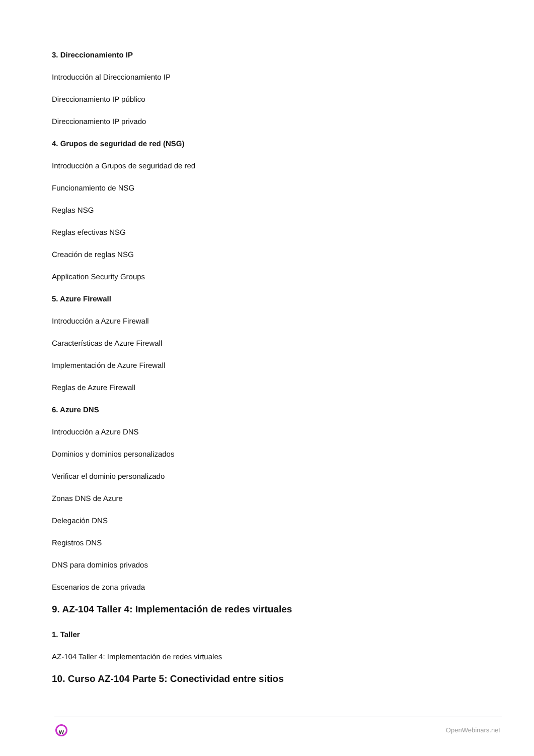3. Direccionamiento IP
Introducción al Direccionamiento IP
Direccionamiento IP público
Direccionamiento IP privado
4. Grupos de seguridad de red (NSG)
Introducción a Grupos de seguridad de red
Funcionamiento de NSG
Reglas NSG
Reglas efectivas NSG
Creación de reglas NSG
Application Security Groups
5. Azure Firewall
Introducción a Azure Firewall
Características de Azure Firewall
Implementación de Azure Firewall
Reglas de Azure Firewall
6. Azure DNS
Introducción a Azure DNS
Dominios y dominios personalizados
Verificar el dominio personalizado
Zonas DNS de Azure
Delegación DNS
Registros DNS
DNS para dominios privados
Escenarios de zona privada
9. AZ-104 Taller 4: Implementación de redes virtuales
1. Taller
AZ-104 Taller 4: Implementación de redes virtuales
10. Curso AZ-104 Parte 5: Conectividad entre sitios
w OpenWebinars.net